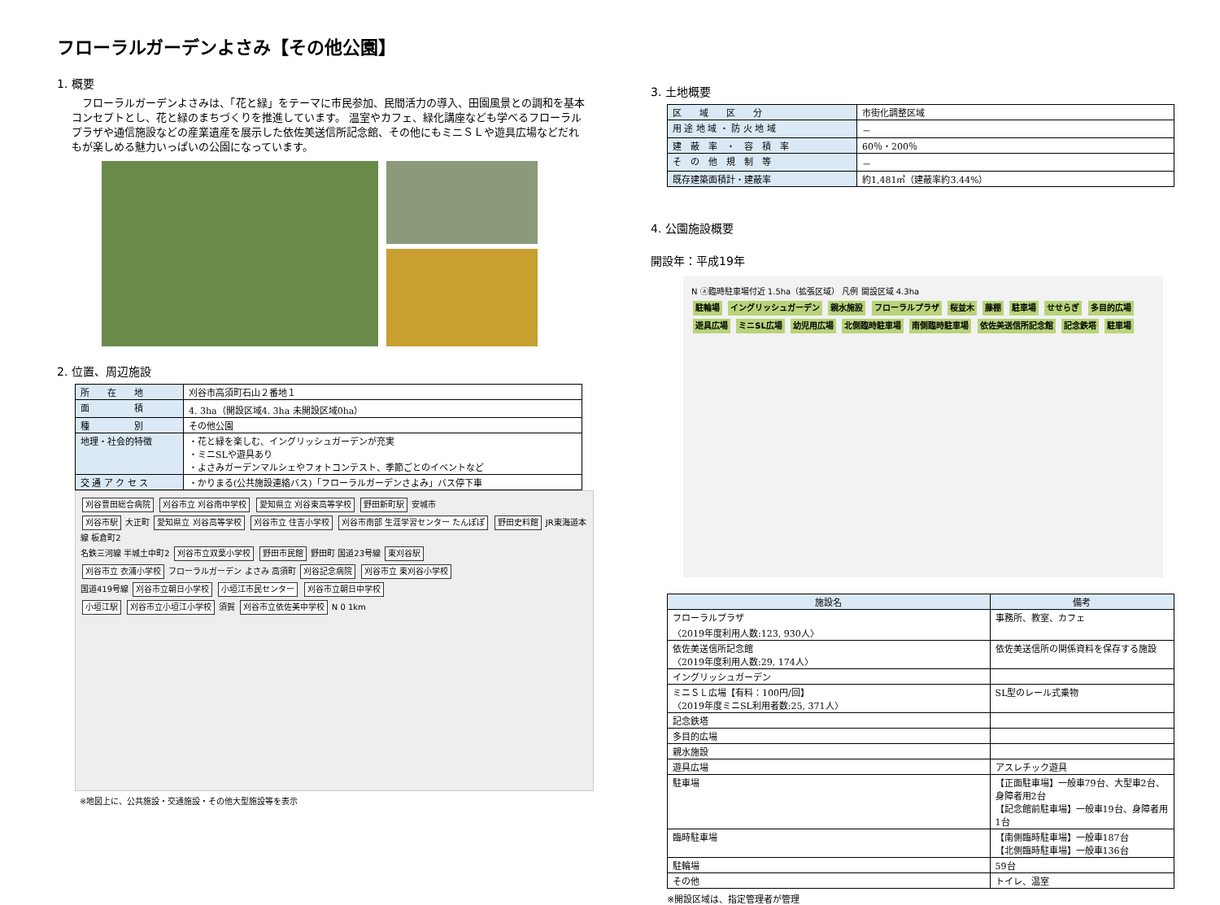フローラルガーデンよさみ【その他公園】
1. 概要
フローラルガーデンよさみは、「花と緑」をテーマに市民参加、民間活力の導入、田園風景との調和を基本コンセプトとし、花と緑のまちづくりを推進しています。 温室やカフェ、緑化講座なども学べるフローラルプラザや通信施設などの産業遺産を展示した依佐美送信所記念館、その他にもミニＳＬや遊具広場などだれもが楽しめる魅力いっぱいの公園になっています。
2. 位置、周辺施設
| 所 在 地 | 刈谷市高須町石山２番地１ |
| 面 積 | 4. 3ha（開設区域4. 3ha 未開設区域0ha） |
| 種 別 | その他公園 |
| 地理・社会的特徴 | ・花と緑を楽しむ、イングリッシュガーデンが充実 ・ミニSLや遊具あり ・よさみガーデンマルシェやフォトコンテスト、季節ごとのイベントなど |
| 交 通 ア ク セ ス | ・かりまる(公共施設連絡バス)「フローラルガーデンさよみ」バス停下車 |
刈谷豊田総合病院 刈谷市立 刈谷南中学校 愛知県立 刈谷東高等学校 野田新町駅 安城市
刈谷市駅 大正町 愛知県立 刈谷高等学校 刈谷市立 住吉小学校 刈谷市南部 生涯学習センター たんぽぽ 野田史料館 JR東海道本線 板倉町2
名鉄三河線 半城土中町2 刈谷市立双葉小学校 野田市民館 野田町 国道23号線 東刈谷駅
刈谷市立 衣浦小学校 フローラルガーデン よさみ 高須町 刈谷記念病院 刈谷市立 東刈谷小学校
国道419号線 刈谷市立朝日小学校 小垣江市民センター 刈谷市立朝日中学校
小垣江駅 刈谷市立小垣江小学校 須賀 刈谷市立依佐美中学校 N 0 1km
※地図上に、公共施設・交通施設・その他大型施設等を表示
3. 土地概要
| 区 域 区 分 | 市街化調整区域 |
| 用 途 地 域 ・ 防 火 地 域 | － |
| 建 蔽 率 ・ 容 積 率 | 60％・200％ |
| そ の 他 規 制 等 | － |
| 既存建築面積計・建蔽率 | 約1,481㎡（建蔽率約3.44%） |
4. 公園施設概要
開設年：平成19年
N ⓐ臨時駐車場付近 1.5ha（拡張区域） 凡例 開設区域 4.3ha
駐輪場 イングリッシュガーデン 親水施設 フローラルプラザ 桜並木 藤棚 駐車場 せせらぎ 多目的広場 遊具広場 ミニSL広場 幼児用広場 北側臨時駐車場 南側臨時駐車場 依佐美送信所記念館 記念鉄塔 駐車場
| 施設名 | 備考 |
| --- | --- |
| フローラルプラザ 〈2019年度利用人数:123, 930人〉 | 事務所、教室、カフェ |
| 依佐美送信所記念館 〈2019年度利用人数:29, 174人〉 | 依佐美送信所の関係資料を保存する施設 |
| イングリッシュガーデン | |
| ミニＳＬ広場【有料：100円/回】 〈2019年度ミニSL利用者数:25, 371人〉 | SL型のレール式乗物 |
| 記念鉄塔 | |
| 多目的広場 | |
| 親水施設 | |
| 遊具広場 | アスレチック遊具 |
| 駐車場 | 【正面駐車場】一般車79台、大型車2台、身障者用2台 【記念館前駐車場】一般車19台、身障者用1台 |
| 臨時駐車場 | 【南側臨時駐車場】一般車187台 【北側臨時駐車場】一般車136台 |
| 駐輪場 | 59台 |
| その他 | トイレ、温室 |
※開設区域は、指定管理者が管理